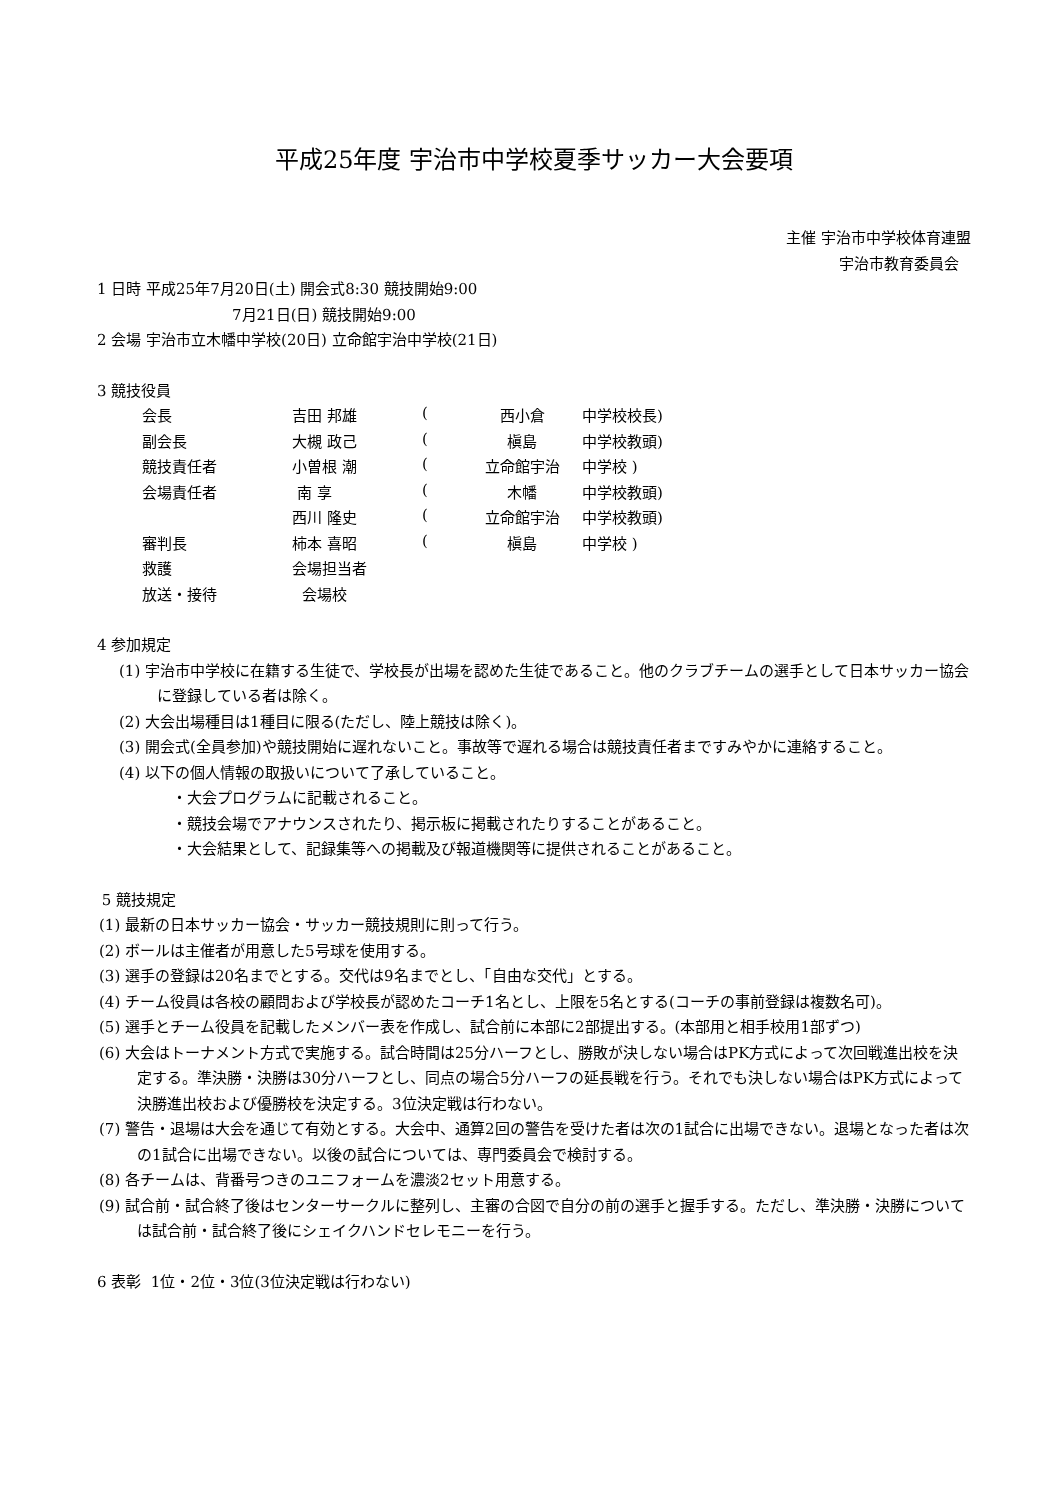平成25年度 宇治市中学校夏季サッカー大会要項
主催 宇治市中学校体育連盟
宇治市教育委員会
1 日時 平成25年7月20日(土) 開会式8:30 競技開始9:00
7月21日(日) 競技開始9:00
2 会場 宇治市立木幡中学校(20日) 立命館宇治中学校(21日)
3 競技役員
| 会長 | 吉田 邦雄 | ( | 西小倉 | 中学校校長) |
| 副会長 | 大槻 政己 | ( | 槇島 | 中学校教頭) |
| 競技責任者 | 小曽根 潮 | ( | 立命館宇治 | 中学校 ) |
| 会場責任者 | 南 享 | ( | 木幡 | 中学校教頭) |
| | 西川 隆史 | ( | 立命館宇治 | 中学校教頭) |
| 審判長 | 柿本 喜昭 | ( | 槇島 | 中学校 ) |
| 救護 | 会場担当者 | | | |
| 放送・接待 | 会場校 | | | |
4 参加規定
(1) 宇治市中学校に在籍する生徒で、学校長が出場を認めた生徒であること。他のクラブチームの選手として日本サッカー協会に登録している者は除く。
(2) 大会出場種目は1種目に限る(ただし、陸上競技は除く)。
(3) 開会式(全員参加)や競技開始に遅れないこと。事故等で遅れる場合は競技責任者まですみやかに連絡すること。
(4) 以下の個人情報の取扱いについて了承していること。
・大会プログラムに記載されること。
・競技会場でアナウンスされたり、掲示板に掲載されたりすることがあること。
・大会結果として、記録集等への掲載及び報道機関等に提供されることがあること。
5 競技規定
(1) 最新の日本サッカー協会・サッカー競技規則に則って行う。
(2) ボールは主催者が用意した5号球を使用する。
(3) 選手の登録は20名までとする。交代は9名までとし、「自由な交代」とする。
(4) チーム役員は各校の顧問および学校長が認めたコーチ1名とし、上限を5名とする(コーチの事前登録は複数名可)。
(5) 選手とチーム役員を記載したメンバー表を作成し、試合前に本部に2部提出する。(本部用と相手校用1部ずつ)
(6) 大会はトーナメント方式で実施する。試合時間は25分ハーフとし、勝敗が決しない場合はPK方式によって次回戦進出校を決定する。準決勝・決勝は30分ハーフとし、同点の場合5分ハーフの延長戦を行う。それでも決しない場合はPK方式によって決勝進出校および優勝校を決定する。3位決定戦は行わない。
(7) 警告・退場は大会を通じて有効とする。大会中、通算2回の警告を受けた者は次の1試合に出場できない。退場となった者は次の1試合に出場できない。以後の試合については、専門委員会で検討する。
(8) 各チームは、背番号つきのユニフォームを濃淡2セット用意する。
(9) 試合前・試合終了後はセンターサークルに整列し、主審の合図で自分の前の選手と握手する。ただし、準決勝・決勝については試合前・試合終了後にシェイクハンドセレモニーを行う。
6 表彰 1位・2位・3位(3位決定戦は行わない)